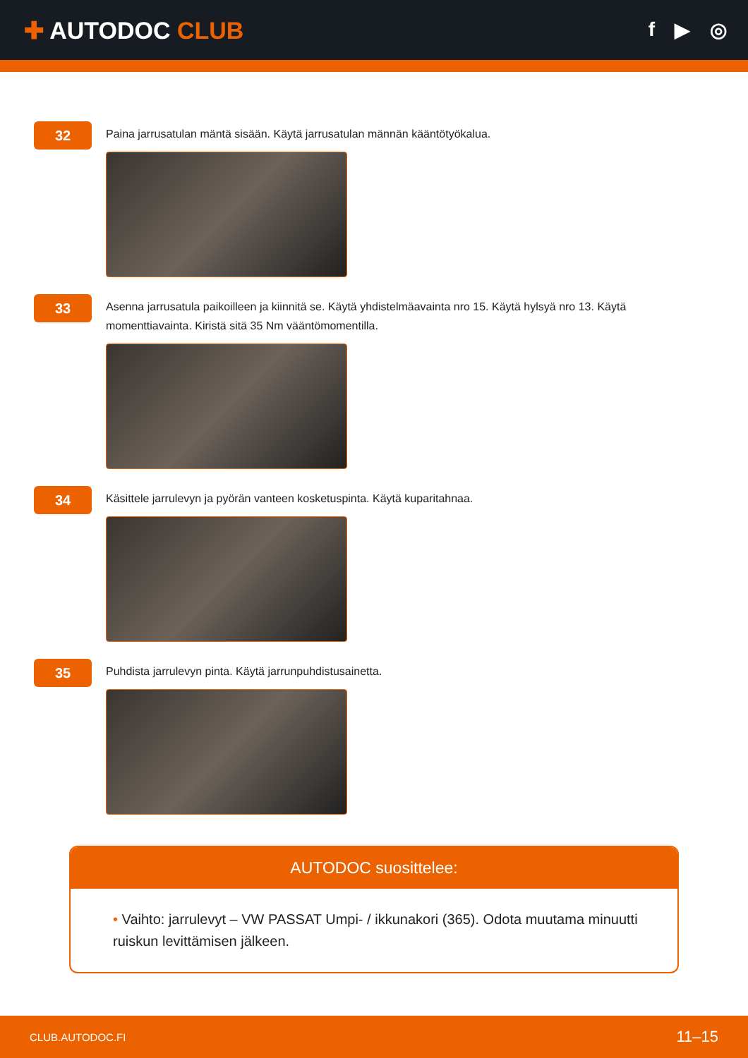✚ AUTODOC CLUB
f ▶ ◎
32
Paina jarrusatulan mäntä sisään. Käytä jarrusatulan männän kääntötyökalua.
33
Asenna jarrusatula paikoilleen ja kiinnitä se. Käytä yhdistelmäavainta nro 15. Käytä hylsyä nro 13. Käytä momenttiavainta. Kiristä sitä 35 Nm vääntömomentilla.
34
Käsittele jarrulevyn ja pyörän vanteen kosketuspinta. Käytä kuparitahnaa.
35
Puhdista jarrulevyn pinta. Käytä jarrunpuhdistusainetta.
AUTODOC suosittelee:
• Vaihto: jarrulevyt – VW PASSAT Umpi- / ikkunakori (365). Odota muutama minuutti ruiskun levittämisen jälkeen.
CLUB.AUTODOC.FI 11–15